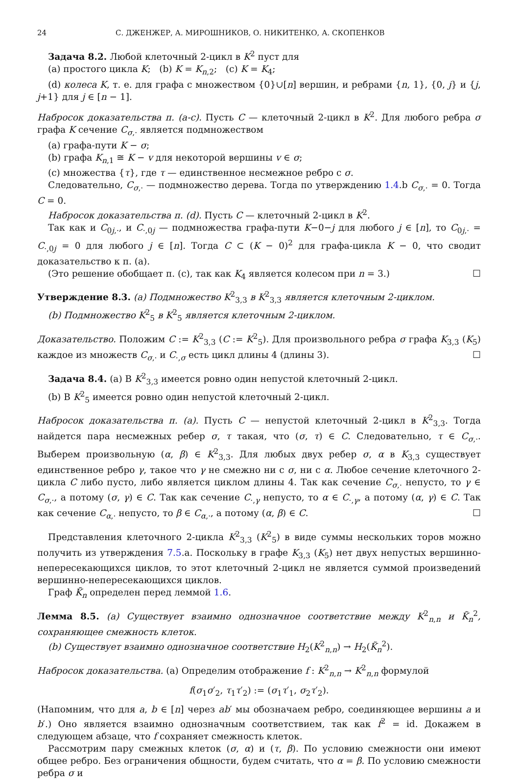24 С. ДЖЕНЖЕР, А. МИРОШНИКОВ, О. НИКИТЕНКО, А. СКОПЕНКОВ
Задача 8.2. Любой клеточный 2-цикл в K<sup>2</sup> пуст для
(a) простого цикла K; (b) K = K<sub>n,2</sub>; (c) K = K<sub>4</sub>;
(d) колеса K, т. е. для графа с множеством {0}∪[n] вершин, и ребрами {n, 1}, {0, j} и {j, j+1} для j ∈ [n − 1].
Набросок доказательства п. (a-c). Пусть C — клеточный 2-цикл в K<sup>2</sup>. Для любого ребра σ графа K сечение C<sub>σ,·</sub> является подмножеством
(a) графа-пути K − σ;
(b) графа K<sub>n,1</sub> ≅ K − v для некоторой вершины v ∈ σ;
(c) множества {τ}, где τ — единственное несмежное ребро с σ.
Следовательно, C<sub>σ,·</sub> — подмножество дерева. Тогда по утверждению 1.4.b C<sub>σ,·</sub> = 0. Тогда C = 0.
Набросок доказательства п. (d). Пусть C — клеточный 2-цикл в K<sup>2</sup>.
Так как и C<sub>0j,·</sub>, и C<sub>·,0j</sub> — подмножества графа-пути K−0−j для любого j ∈ [n], то C<sub>0j,·</sub> = C<sub>·,0j</sub> = 0 для любого j ∈ [n]. Тогда C ⊂ (K − 0)<sup>2</sup> для графа-цикла K − 0, что сводит доказательство к п. (a).
(Это решение обобщает п. (c), так как K<sub>4</sub> является колесом при n = 3.) ☐
Утверждение 8.3. (a) Подмножество K<sup>2</sup><sub>3,3</sub> в K<sup>2</sup><sub>3,3</sub> является клеточным 2-циклом.
(b) Подмножество K<sup>2</sup><sub>5</sub> в K<sup>2</sup><sub>5</sub> является клеточным 2-циклом.
Доказательство. Положим C := K<sup>2</sup><sub>3,3</sub> (C := K<sup>2</sup><sub>5</sub>). Для произвольного ребра σ графа K<sub>3,3</sub> (K<sub>5</sub>) каждое из множеств C<sub>σ,·</sub> и C<sub>·,σ</sub> есть цикл длины 4 (длины 3). ☐
Задача 8.4. (a) В K<sup>2</sup><sub>3,3</sub> имеется ровно один непустой клеточный 2-цикл.
(b) В K<sup>2</sup><sub>5</sub> имеется ровно один непустой клеточный 2-цикл.
Набросок доказательства п. (a). Пусть C — непустой клеточный 2-цикл в K<sup>2</sup><sub>3,3</sub>. Тогда найдется пара несмежных ребер σ, τ такая, что (σ, τ) ∈ C. Следовательно, τ ∈ C<sub>σ,·</sub>. Выберем произвольную (α, β) ∈ K<sup>2</sup><sub>3,3</sub>. Для любых двух ребер σ, α в K<sub>3,3</sub> существует единственное ребро γ, такое что γ не смежно ни с σ, ни с α. Любое сечение клеточного 2-цикла C либо пусто, либо является циклом длины 4. Так как сечение C<sub>σ,·</sub> непусто, то γ ∈ C<sub>σ,·</sub>, а потому (σ, γ) ∈ C. Так как сечение C<sub>·,γ</sub> непусто, то α ∈ C<sub>·,γ</sub>, а потому (α, γ) ∈ C. Так как сечение C<sub>α,·</sub> непусто, то β ∈ C<sub>α,·</sub>, а потому (α, β) ∈ C. ☐
Представления клеточного 2-цикла K<sup>2</sup><sub>3,3</sub> (K<sup>2</sup><sub>5</sub>) в виде суммы нескольких торов можно получить из утверждения 7.5.a. Поскольку в графе K<sub>3,3</sub> (K<sub>5</sub>) нет двух непустых вершинно-непересекающихся циклов, то этот клеточный 2-цикл не является суммой произведений вершинно-непересекающихся циклов.
Граф K̃<sub>n</sub> определен перед леммой 1.6.
Лемма 8.5. (a) Существует взаимно однозначное соответствие между K<sup>2</sup><sub>n,n</sub> и K̃<sub>n</sub><sup>2</sup>, сохраняющее смежность клеток.
(b) Существует взаимно однозначное соответствие H<sub>2</sub>(K<sup>2</sup><sub>n,n</sub>) → H<sub>2</sub>(K̃<sub>n</sub><sup>2</sup>).
Набросок доказательства. (a) Определим отображение f : K<sup>2</sup><sub>n,n</sub> → K<sup>2</sup><sub>n,n</sub> формулой
f(σ<sub>1</sub>σ′<sub>2</sub>, τ<sub>1</sub>τ′<sub>2</sub>) := (σ<sub>1</sub>τ′<sub>1</sub>, σ<sub>2</sub>τ′<sub>2</sub>).
(Напомним, что для a, b ∈ [n] через ab′ мы обозначаем ребро, соединяющее вершины a и b′.) Оно является взаимно однозначным соответствием, так как f<sup>2</sup> = id. Докажем в следующем абзаце, что f сохраняет смежность клеток.
Рассмотрим пару смежных клеток (σ, α) и (τ, β). По условию смежности они имеют общее ребро. Без ограничения общности, будем считать, что α = β. По условию смежности ребра σ и